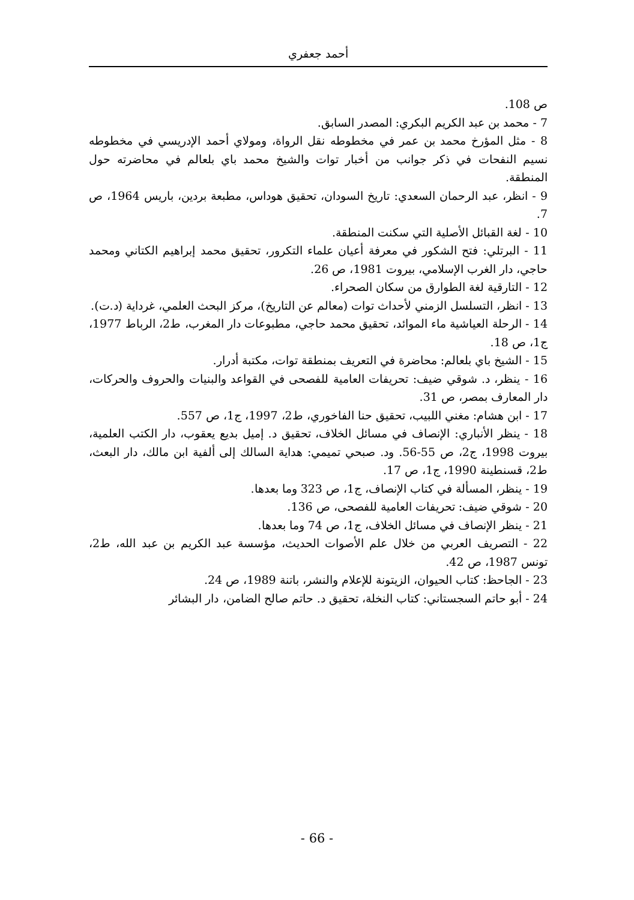أحمد جعفري
ص 108.
7 - محمد بن عبد الكريم البكري: المصدر السابق.
8 - مثل المؤرخ محمد بن عمر في مخطوطه نقل الرواة، ومولاي أحمد الإدريسي في مخطوطه نسيم النفحات في ذكر جوانب من أخبار توات والشيخ محمد باي بلعالم في محاضرته حول المنطقة.
9 - انظر، عبد الرحمان السعدي: تاريخ السودان، تحقيق هوداس، مطبعة بردين، باريس 1964، ص 7.
10 - لغة القبائل الأصلية التي سكنت المنطقة.
11 - البرتلي: فتح الشكور في معرفة أعيان علماء التكرور، تحقيق محمد إبراهيم الكتاني ومحمد حاجي، دار الغرب الإسلامي، بيروت 1981، ص 26.
12 - التارقية لغة الطوارق من سكان الصحراء.
13 - انظر، التسلسل الزمني لأحداث توات (معالم عن التاريخ)، مركز البحث العلمي، غرداية (د.ت).
14 - الرحلة العياشية ماء الموائد، تحقيق محمد حاجي، مطبوعات دار المغرب، ط2، الرباط 1977، ج1، ص 18.
15 - الشيخ باي بلعالم: محاضرة في التعريف بمنطقة توات، مكتبة أدرار.
16 - ينظر، د. شوقي ضيف: تحريفات العامية للفصحى في القواعد والبنيات والحروف والحركات، دار المعارف بمصر، ص 31.
17 - ابن هشام: مغني اللبيب، تحقيق حنا الفاخوري، ط2، 1997، ج1، ص 557.
18 - ينظر الأنباري: الإنصاف في مسائل الخلاف، تحقيق د. إميل بديع يعقوب، دار الكتب العلمية، بيروت 1998، ج2، ص 55-56. ود. صبحي تميمي: هداية السالك إلى ألفية ابن مالك، دار البعث، ط2، قسنطينة 1990، ج1، ص 17.
19 - ينظر، المسألة في كتاب الإنصاف، ج1، ص 323 وما بعدها.
20 - شوقي ضيف: تحريفات العامية للفصحى، ص 136.
21 - ينظر الإنصاف في مسائل الخلاف، ج1، ص 74 وما بعدها.
22 - التصريف العربي من خلال علم الأصوات الحديث، مؤسسة عبد الكريم بن عبد الله، ط2، تونس 1987، ص 42.
23 - الجاحظ: كتاب الحيوان، الزيتونة للإعلام والنشر، باتنة 1989، ص 24.
24 - أبو حاتم السجستاني: كتاب النخلة، تحقيق د. حاتم صالح الضامن، دار البشائر
- 66 -